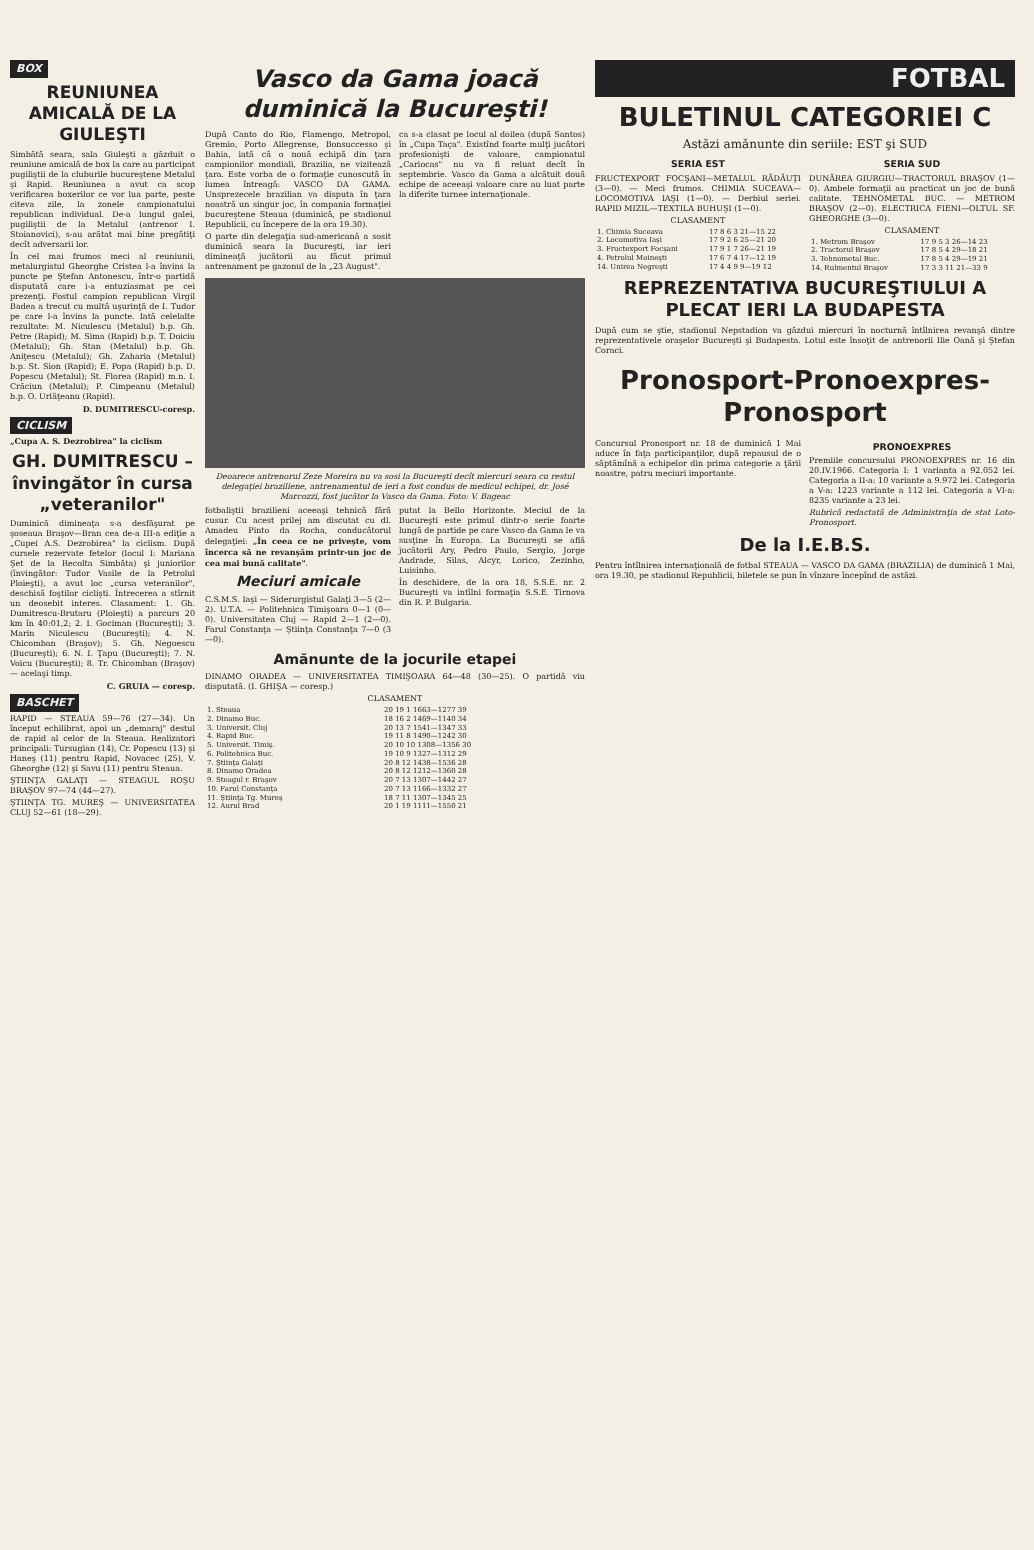BOX
REUNIUNEA AMICALĂ DE LA GIULEŞTI
Simbătă seara, sala Giuleşti a găzduit o reuniune amicală de box la care au participat pugiliştii de la cluburile bucureştene Metalul şi Rapid. Reuniunea a avut ca scop verificarea boxerilor ce vor lua parte, peste citeva zile, la zonele campionatului republican individual. De-a lungul galei, pugiliştii de la Metalul (antrenor I. Stoianovici), s-au arătat mai bine pregătiţi decît adversarii lor.
În cel mai frumos meci al reuniunii, metalurgistul Gheorghe Cristea l-a învins la puncte pe Ştefan Antonescu, într-o partidă disputată care i-a entuziasmat pe cei prezenţi. Fostul campion republican Virgil Badea a trecut cu multă uşurinţă de I. Tudor pe care l-a învins la puncte. Iată celelalte rezultate: M. Niculescu (Metalul) b.p. Gh. Petre (Rapid); M. Sima (Rapid) b.p. T. Doiciu (Metalul); Gh. Stan (Metalul) b.p. Gh. Aniţescu (Metalul); Gh. Zaharia (Metalul) b.p. St. Sion (Rapid); E. Popa (Rapid) b.p. D. Popescu (Metalul); St. Florea (Rapid) m.n. I. Crăciun (Metalul); P. Cimpeanu (Metalul) b.p. O. Urlăţeanu (Rapid).
D. DUMITRESCU-coresp.
CICLISM
„Cupa A. S. Dezrobirea" la ciclism
GH. DUMITRESCU – învingător în cursa „veteranilor"
Duminică dimineaţa s-a desfăşurat pe şoseaua Braşov—Bran cea de-a III-a ediţie a „Cupei A.S. Dezrobirea" la ciclism. După cursele rezervate fetelor (locul I: Mariana Şet de la Recolta Simbăta) şi juniorilor (învingător: Tudor Vasile de la Petrolul Ploieşti), a avut loc „cursa veteranilor", deschisă foştilor ciclişti. Întrecerea a stîrnit un deosebit interes. Clasament: 1. Gh. Dumitrescu-Brutaru (Ploieşti) a parcurs 20 km în 40:01,2; 2. I. Gociman (Bucureşti); 3. Marin Niculescu (Bucureşti); 4. N. Chicomban (Braşov); 5. Gh. Negoescu (Bucureşti); 6. N. I. Ţapu (Bucureşti); 7. N. Voicu (Bucureşti); 8. Tr. Chicomban (Braşov) — acelaşi timp.
C. GRUIA — coresp.
BASCHET
RAPID — STEAUA 59—76 (27—34). Un început echilibrat, apoi un „demaraj" destul de rapid al celor de la Steaua. Realizatori principali: Tursugian (14), Cr. Popescu (13) şi Haneş (11) pentru Rapid, Novacec (25), V. Gheorghe (12) şi Savu (11) pentru Steaua.
ŞTIINŢA GALAŢI — STEAGUL ROŞU BRAŞOV 97—74 (44—27).
ŞTIINŢA TG. MUREŞ — UNIVERSITATEA CLUJ 52—61 (18—29).
Vasco da Gama joacă duminică la Bucureşti!
După Canto do Rio, Flamengo, Metropol, Gremio, Porto Allegrense, Bonsuccesso şi Bahia, iată că o nouă echipă din ţara campionilor mondiali, Brazilia, ne vizitează ţara. Este vorba de o formaţie cunoscută în lumea întreagă: VASCO DA GAMA. Unsprezecele brazilian va disputa în ţara noastră un singur joc, în compania formaţiei bucureştene Steaua (duminică, pe stadionul Republicii, cu începere de la ora 19.30).
O parte din delegaţia sud-americană a sosit duminică seara la Bucureşti, iar ieri dimineaţă jucătorii au făcut primul antrenament pe gazonul de la „23 August".
ca s-a clasat pe locul al doilea (după Santos) în „Cupa Taça". Existînd foarte mulţi jucători profesionişti de valoare, campionatul „Cariocas" nu va fi reluat decît în septembrie. Vasco da Gama a alcătuit două echipe de aceeaşi valoare care au luat parte la diferite turnee internaţionale.
Deoarece antrenorul Zeze Moreira nu va sosi la Bucureşti decît miercuri seara cu restul delegaţiei braziliene, antrenamentul de ieri a fost condus de medicul echipei, dr. José Marcozzi, fost jucător la Vasco da Gama. Foto: V. Bageac
fotbaliştii brazilieni aceeaşi tehnică fără cusur. Cu acest prilej am discutat cu dl. Amadeu Pinto da Rocha, conducătorul delegaţiei: „În ceea ce ne priveşte, vom încerca să ne revanşăm printr-un joc de cea mai bună calitate".
Meciuri amicale
C.S.M.S. Iaşi — Siderurgistul Galaţi 3—5 (2—2). U.T.A. — Politehnica Timişoara 0—1 (0—0). Universitatea Cluj — Rapid 2—1 (2—0). Farul Constanţa — Ştiinţa Constanţa 7—0 (3—0).
putat la Bello Horizonte. Meciul de la Bucureşti este primul dintr-o serie foarte lungă de partide pe care Vasco da Gama le va susţine în Europa. La Bucureşti se află jucătorii Ary, Pedro Paulo, Sergio, Jorge Andrade, Silas, Alcyr, Lorico, Zezinho, Luisinho.
În deschidere, de la ora 18, S.S.E. nr. 2 Bucureşti va intîlni formaţia S.S.E. Tirnova din R. P. Bulgaria.
Amănunte de la jocurile etapei
DINAMO ORADEA — UNIVERSITATEA TIMIŞOARA 64—48 (30—25). O partidă viu disputată. (I. GHIŞA — coresp.)
CLASAMENT
| 1. Steaua | 20 19 1 1663—1277 39 |
| 2. Dinamo Buc. | 18 16 2 1469—1140 34 |
| 3. Universit. Cluj | 20 13 7 1541—1347 33 |
| 4. Rapid Buc. | 19 11 8 1490—1242 30 |
| 5. Universit. Timiş. | 20 10 10 1308—1356 30 |
| 6. Politehnica Buc. | 19 10 9 1327—1312 29 |
| 7. Ştiinţa Galaţi | 20 8 12 1438—1536 28 |
| 8. Dinamo Oradea | 20 8 12 1212—1360 28 |
| 9. Steagul r. Braşov | 20 7 13 1307—1442 27 |
| 10. Farul Constanţa | 20 7 13 1166—1332 27 |
| 11. Ştiinţa Tg. Mureş | 18 7 11 1307—1345 25 |
| 12. Aurul Brad | 20 1 19 1111—1550 21 |
FOTBAL
BULETINUL CATEGORIEI C
Astăzi amănunte din seriile: EST şi SUD
SERIA EST
FRUCTEXPORT FOCŞANI—METALUL RĂDĂUŢI (3—0). — Meci frumos. CHIMIA SUCEAVA—LOCOMOTIVA IAŞI (1—0). — Derbiul seriei. RAPID MIZIL—TEXTILA BUHUŞI (1—0).
CLASAMENT
| 1. Chimia Suceava | 17 8 6 3 21—15 22 |
| 2. Locomotiva Iaşi | 17 9 2 6 25—21 20 |
| 3. Fructexport Focşani | 17 9 1 7 26—21 19 |
| 4. Petrolul Moineşti | 17 6 7 4 17—12 19 |
| 14. Unirea Negreşti | 17 4 4 9 9—19 12 |
SERIA SUD
DUNĂREA GIURGIU—TRACTORUL BRAŞOV (1—0). Ambele formaţii au practicat un joc de bună calitate. TEHNOMETAL BUC. — METROM BRAŞOV (2—0). ELECTRICA FIENI—OLTUL SF. GHEORGHE (3—0).
CLASAMENT
| 1. Metrom Braşov | 17 9 5 3 26—14 23 |
| 2. Tractorul Braşov | 17 8 5 4 29—18 21 |
| 3. Tehnometal Buc. | 17 8 5 4 29—19 21 |
| 14. Rulmentul Braşov | 17 3 3 11 21—33 9 |
REPREZENTATIVA BUCUREŞTIULUI A PLECAT IERI LA BUDAPESTA
După cum se ştie, stadionul Nepstadion va găzdui miercuri în nocturnă întîlnirea revanşă dintre reprezentativele oraşelor Bucureşti şi Budapesta. Lotul este însoţit de antrenorii Ilie Oană şi Ştefan Coraci.
Pronosport-Pronoexpres-Pronosport
Concursul Pronosport nr. 18 de duminică 1 Mai aduce în faţa participanţilor, după repausul de o săptămînă a echipelor din prima categorie a ţării noastre, patru meciuri importante.
PRONOEXPRES
Premiile concursului PRONOEXPRES nr. 16 din 20.IV.1966. Categoria I: 1 varianta a 92.052 lei. Categoria a II-a: 10 variante a 9.972 lei. Categoria a V-a: 1223 variante a 112 lei. Categoria a VI-a: 8235 variante a 23 lei.
Rubrică redactată de Administraţia de stat Loto-Pronosport.
De la I.E.B.S.
Pentru întîlnirea internaţională de fotbal STEAUA — VASCO DA GAMA (BRAZILIA) de duminică 1 Mai, ora 19.30, pe stadionul Republicii, biletele se pun în vînzare începînd de astăzi.